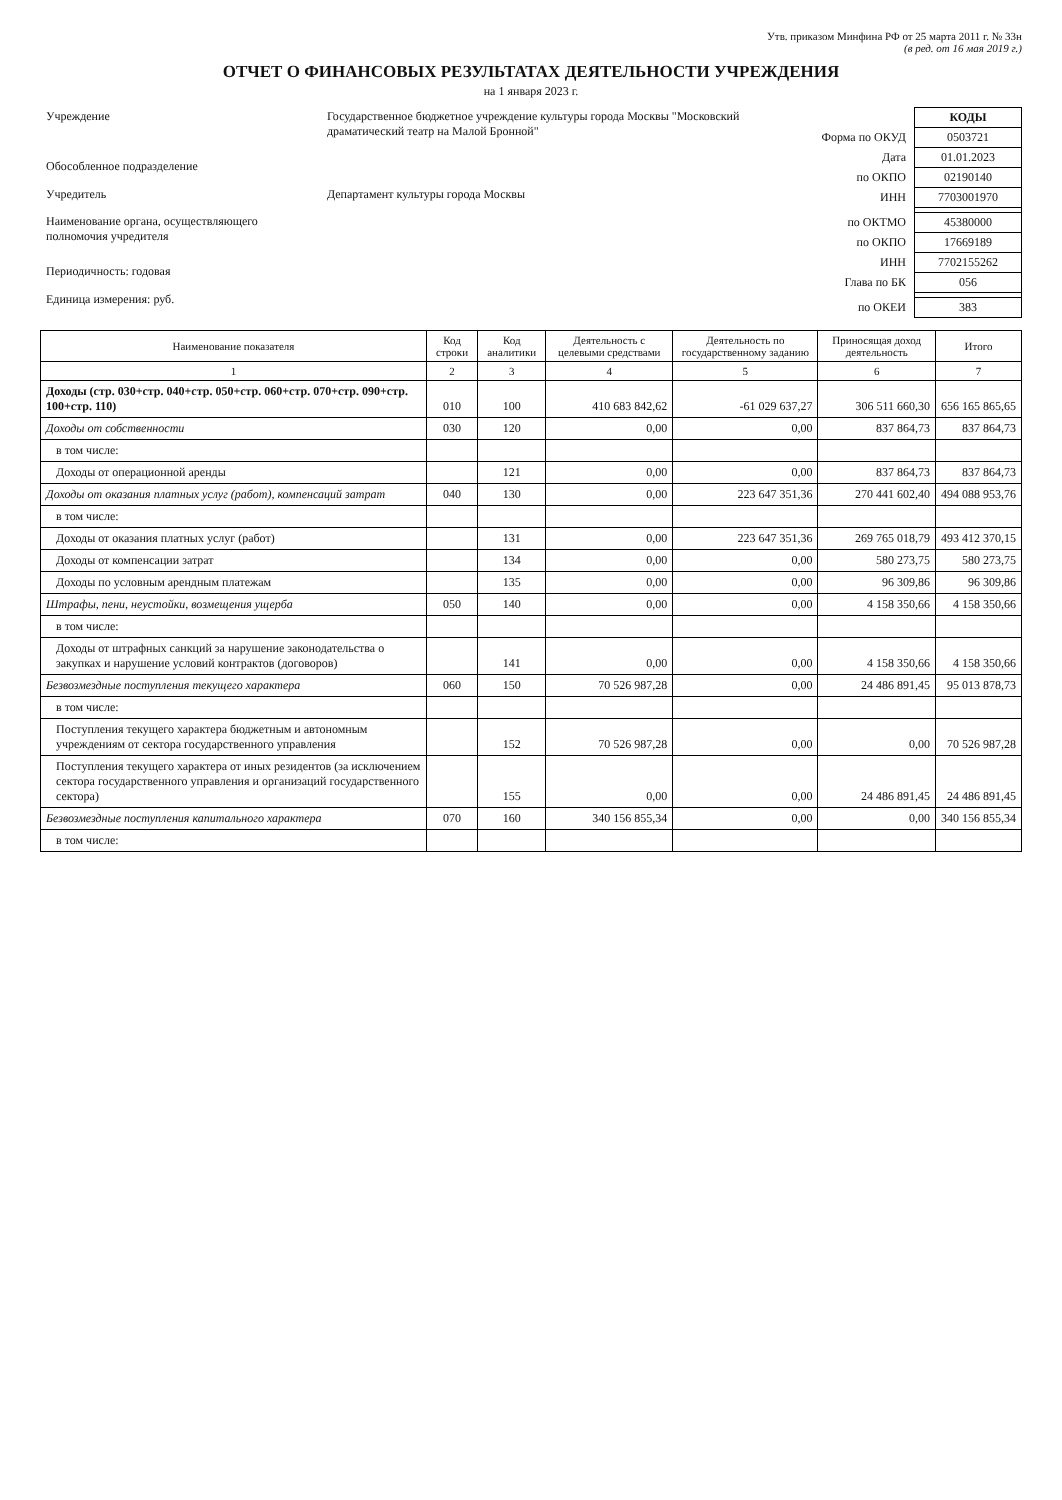Утв. приказом Минфина РФ от 25 марта 2011 г. № 33н
(в ред. от 16 мая 2019 г.)
ОТЧЕТ О ФИНАНСОВЫХ РЕЗУЛЬТАТАХ ДЕЯТЕЛЬНОСТИ УЧРЕЖДЕНИЯ
на 1 января 2023 г.
| Учреждение | Государственное бюджетное учреждение культуры города Москвы "Московский драматический театр на Малой Бронной" |
| Обособленное подразделение | |
| Учредитель | Департамент культуры города Москвы |
| Наименование органа, осуществляющего полномочия учредителя | |
| Периодичность: годовая | |
| Единица измерения: руб. | |
| | КОДЫ |
| Форма по ОКУД | 0503721 |
| Дата | 01.01.2023 |
| по ОКПО | 02190140 |
| ИНН | 7703001970 |
| по ОКТМО | 45380000 |
| по ОКПО | 17669189 |
| ИНН | 7702155262 |
| Глава по БК | 056 |
| по ОКЕИ | 383 |
| Наименование показателя | Код строки | Код аналитики | Деятельность с целевыми средствами | Деятельность по государственному заданию | Приносящая доход деятельность | Итого |
| --- | --- | --- | --- | --- | --- | --- |
| 1 | 2 | 3 | 4 | 5 | 6 | 7 |
| Доходы (стр. 030+стр. 040+стр. 050+стр. 060+стр. 070+стр. 090+стр. 100+стр. 110) | 010 | 100 | 410 683 842,62 | -61 029 637,27 | 306 511 660,30 | 656 165 865,65 |
| Доходы от собственности | 030 | 120 | 0,00 | 0,00 | 837 864,73 | 837 864,73 |
| в том числе: | | | | | | |
| Доходы от операционной аренды | | 121 | 0,00 | 0,00 | 837 864,73 | 837 864,73 |
| Доходы от оказания платных услуг (работ), компенсаций затрат | 040 | 130 | 0,00 | 223 647 351,36 | 270 441 602,40 | 494 088 953,76 |
| в том числе: | | | | | | |
| Доходы от оказания платных услуг (работ) | | 131 | 0,00 | 223 647 351,36 | 269 765 018,79 | 493 412 370,15 |
| Доходы от компенсации затрат | | 134 | 0,00 | 0,00 | 580 273,75 | 580 273,75 |
| Доходы по условным арендным платежам | | 135 | 0,00 | 0,00 | 96 309,86 | 96 309,86 |
| Штрафы, пени, неустойки, возмещения ущерба | 050 | 140 | 0,00 | 0,00 | 4 158 350,66 | 4 158 350,66 |
| в том числе: | | | | | | |
| Доходы от штрафных санкций за нарушение законодательства о закупках и нарушение условий контрактов (договоров) | | 141 | 0,00 | 0,00 | 4 158 350,66 | 4 158 350,66 |
| Безвозмездные поступления текущего характера | 060 | 150 | 70 526 987,28 | 0,00 | 24 486 891,45 | 95 013 878,73 |
| в том числе: | | | | | | |
| Поступления текущего характера бюджетным и автономным учреждениям от сектора государственного управления | | 152 | 70 526 987,28 | 0,00 | 0,00 | 70 526 987,28 |
| Поступления текущего характера от иных резидентов (за исключением сектора государственного управления и организаций государственного сектора) | | 155 | 0,00 | 0,00 | 24 486 891,45 | 24 486 891,45 |
| Безвозмездные поступления капитального характера | 070 | 160 | 340 156 855,34 | 0,00 | 0,00 | 340 156 855,34 |
| в том числе: | | | | | | |